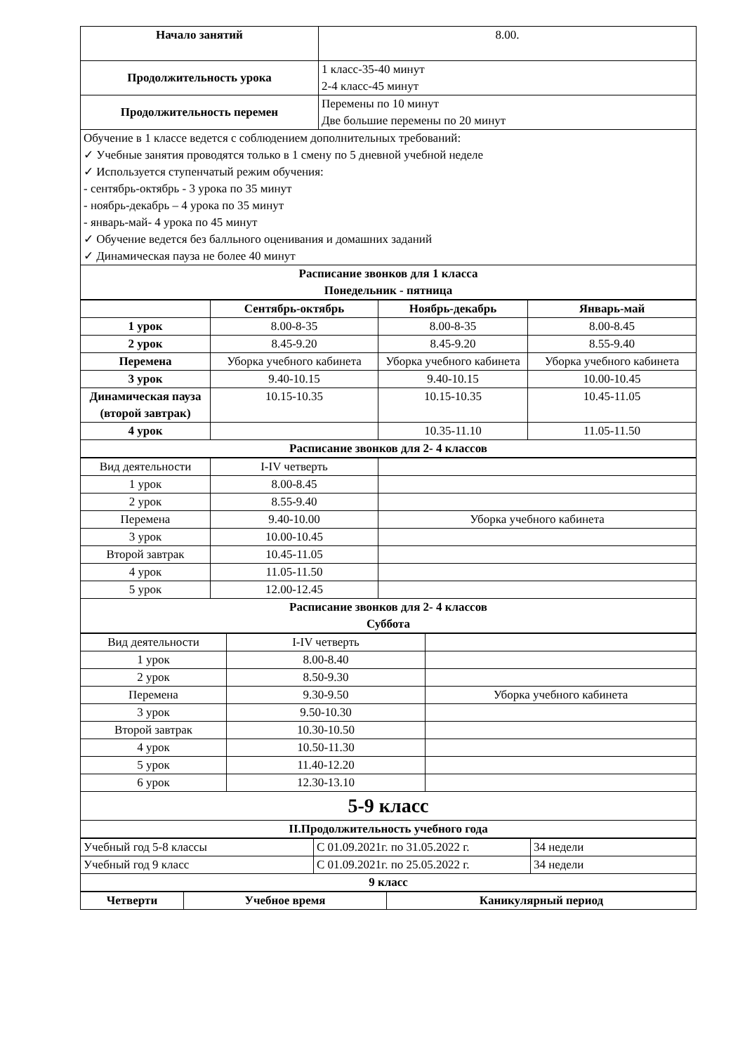| Начало занятий | 8.00. |
| Продолжительность урока | 1 класс-35-40 минут 2-4 класс-45 минут |
| Продолжительность перемен | Перемены по 10 минут Две большие перемены по 20 минут |
| Обучение в 1 классе ведется с соблюдением дополнительных требований: ✓ Учебные занятия проводятся только в 1 смену по 5 дневной учебной неделе ✓ Используется ступенчатый режим обучения: - сентябрь-октябрь - 3 урока по 35 минут - ноябрь-декабрь – 4 урока по 35 минут - январь-май- 4 урока по 45 минут ✓ Обучение ведется без балльного оценивания и домашних заданий ✓ Динамическая пауза не более 40 минут | |
| Расписание звонков для 1 класса Понедельник - пятница | |
| | Сентябрь-октябрь | Ноябрь-декабрь | Январь-май |
| --- | --- | --- | --- |
| 1 урок | 8.00-8-35 | 8.00-8-35 | 8.00-8.45 |
| 2 урок | 8.45-9.20 | 8.45-9.20 | 8.55-9.40 |
| Перемена | Уборка учебного кабинета | Уборка учебного кабинета | Уборка учебного кабинета |
| 3 урок | 9.40-10.15 | 9.40-10.15 | 10.00-10.45 |
| Динамическая пауза (второй завтрак) | 10.15-10.35 | 10.15-10.35 | 10.45-11.05 |
| 4 урок | | 10.35-11.10 | 11.05-11.50 |
| Расписание звонков для 2- 4 классов | | | |
| Вид деятельности | I-IV четверть | |
| 1 урок | 8.00-8.45 | |
| 2 урок | 8.55-9.40 | |
| Перемена | 9.40-10.00 | Уборка учебного кабинета |
| 3 урок | 10.00-10.45 | |
| Второй завтрак | 10.45-11.05 | |
| 4 урок | 11.05-11.50 | |
| 5 урок | 12.00-12.45 | |
| Расписание звонков для 2- 4 классов Суббота | | |
| Вид деятельности | I-IV четверть | |
| 1 урок | 8.00-8.40 | |
| 2 урок | 8.50-9.30 | |
| Перемена | 9.30-9.50 | Уборка учебного кабинета |
| 3 урок | 9.50-10.30 | |
| Второй завтрак | 10.30-10.50 | |
| 4 урок | 10.50-11.30 | |
| 5 урок | 11.40-12.20 | |
| 6 урок | 12.30-13.10 | |
| 5-9 класс | | |
| II.Продолжительность учебного года | | |
| Учебный год 5-8 классы | С 01.09.2021г. по 31.05.2022 г. | 34 недели |
| Учебный год 9 класс | С 01.09.2021г. по 25.05.2022 г. | 34 недели |
| 9 класс | | |
| Четверти | Учебное время | Каникулярный период |
| --- | --- | --- |